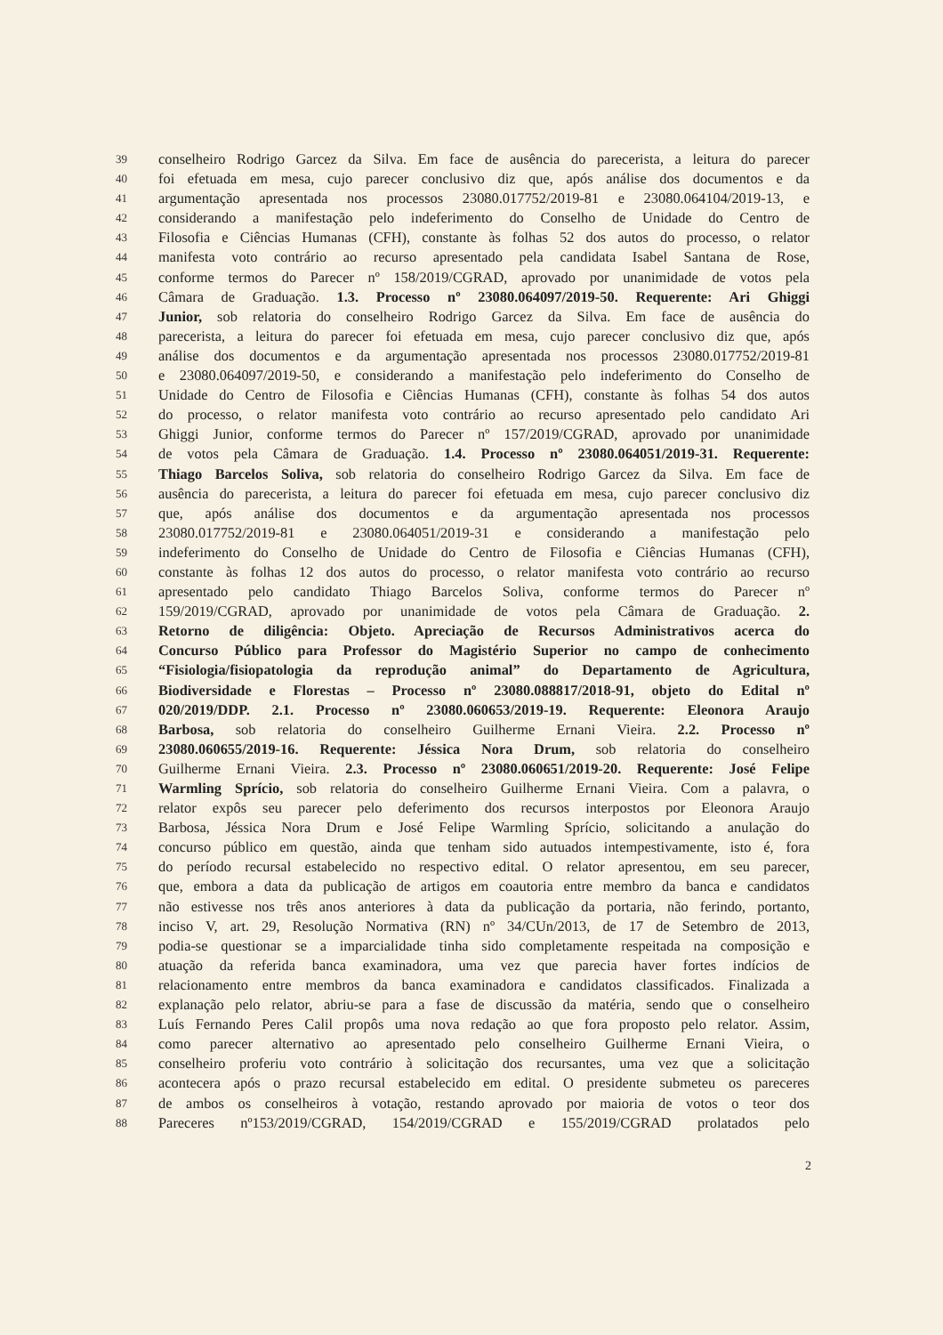39 conselheiro Rodrigo Garcez da Silva. Em face de ausência do parecerista, a leitura do parecer
40 foi efetuada em mesa, cujo parecer conclusivo diz que, após análise dos documentos e da
41 argumentação apresentada nos processos 23080.017752/2019-81 e 23080.064104/2019-13, e
42 considerando a manifestação pelo indeferimento do Conselho de Unidade do Centro de
43 Filosofia e Ciências Humanas (CFH), constante às folhas 52 dos autos do processo, o relator
44 manifesta voto contrário ao recurso apresentado pela candidata Isabel Santana de Rose,
45 conforme termos do Parecer nº 158/2019/CGRAD, aprovado por unanimidade de votos pela
46 Câmara de Graduação. 1.3. Processo nº 23080.064097/2019-50. Requerente: Ari Ghiggi
47 Junior, sob relatoria do conselheiro Rodrigo Garcez da Silva. Em face de ausência do
48 parecerista, a leitura do parecer foi efetuada em mesa, cujo parecer conclusivo diz que, após
49 análise dos documentos e da argumentação apresentada nos processos 23080.017752/2019-81
50 e 23080.064097/2019-50, e considerando a manifestação pelo indeferimento do Conselho de
51 Unidade do Centro de Filosofia e Ciências Humanas (CFH), constante às folhas 54 dos autos
52 do processo, o relator manifesta voto contrário ao recurso apresentado pelo candidato Ari
53 Ghiggi Junior, conforme termos do Parecer nº 157/2019/CGRAD, aprovado por unanimidade
54 de votos pela Câmara de Graduação. 1.4. Processo nº 23080.064051/2019-31. Requerente:
55 Thiago Barcelos Soliva, sob relatoria do conselheiro Rodrigo Garcez da Silva. Em face de
56 ausência do parecerista, a leitura do parecer foi efetuada em mesa, cujo parecer conclusivo diz
57 que, após análise dos documentos e da argumentação apresentada nos processos
58 23080.017752/2019-81 e 23080.064051/2019-31 e considerando a manifestação pelo
59 indeferimento do Conselho de Unidade do Centro de Filosofia e Ciências Humanas (CFH),
60 constante às folhas 12 dos autos do processo, o relator manifesta voto contrário ao recurso
61 apresentado pelo candidato Thiago Barcelos Soliva, conforme termos do Parecer nº
62 159/2019/CGRAD, aprovado por unanimidade de votos pela Câmara de Graduação. 2.
63 Retorno de diligência: Objeto. Apreciação de Recursos Administrativos acerca do
64 Concurso Público para Professor do Magistério Superior no campo de conhecimento
65 “Fisiologia/fisiopatologia da reprodução animal” do Departamento de Agricultura,
66 Biodiversidade e Florestas – Processo nº 23080.088817/2018-91, objeto do Edital nº
67 020/2019/DDP. 2.1. Processo nº 23080.060653/2019-19. Requerente: Eleonora Araujo
68 Barbosa, sob relatoria do conselheiro Guilherme Ernani Vieira. 2.2. Processo nº
69 23080.060655/2019-16. Requerente: Jéssica Nora Drum, sob relatoria do conselheiro
70 Guilherme Ernani Vieira. 2.3. Processo nº 23080.060651/2019-20. Requerente: José Felipe
71 Warmling Sprício, sob relatoria do conselheiro Guilherme Ernani Vieira. Com a palavra, o
72 relator expôs seu parecer pelo deferimento dos recursos interpostos por Eleonora Araujo
73 Barbosa, Jéssica Nora Drum e José Felipe Warmling Sprício, solicitando a anulação do
74 concurso público em questão, ainda que tenham sido autuados intempestivamente, isto é, fora
75 do período recursal estabelecido no respectivo edital. O relator apresentou, em seu parecer,
76 que, embora a data da publicação de artigos em coautoria entre membro da banca e candidatos
77 não estivesse nos três anos anteriores à data da publicação da portaria, não ferindo, portanto,
78 inciso V, art. 29, Resolução Normativa (RN) nº 34/CUn/2013, de 17 de Setembro de 2013,
79 podia-se questionar se a imparcialidade tinha sido completamente respeitada na composição e
80 atuação da referida banca examinadora, uma vez que parecia haver fortes indícios de
81 relacionamento entre membros da banca examinadora e candidatos classificados. Finalizada a
82 explanação pelo relator, abriu-se para a fase de discussão da matéria, sendo que o conselheiro
83 Luís Fernando Peres Calil propôs uma nova redação ao que fora proposto pelo relator. Assim,
84 como parecer alternativo ao apresentado pelo conselheiro Guilherme Ernani Vieira, o
85 conselheiro proferiu voto contrário à solicitação dos recursantes, uma vez que a solicitação
86 acontecera após o prazo recursal estabelecido em edital. O presidente submeteu os pareceres
87 de ambos os conselheiros à votação, restando aprovado por maioria de votos o teor dos
88 Pareceres nº153/2019/CGRAD, 154/2019/CGRAD e 155/2019/CGRAD prolatados pelo
2